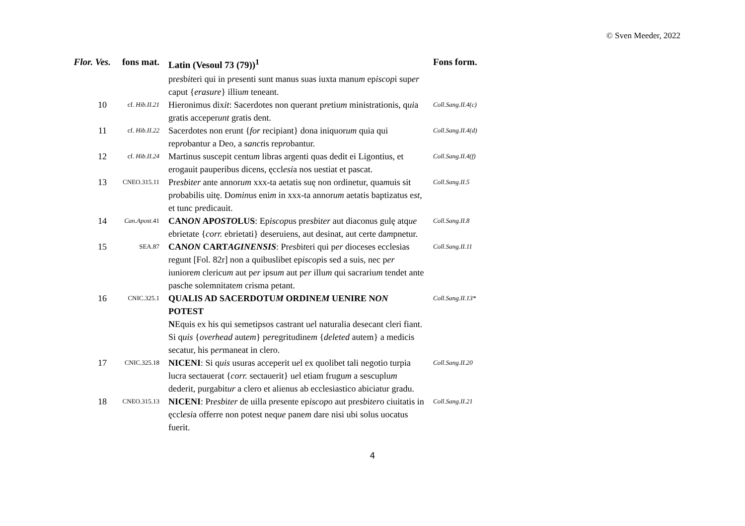© Sven Meeder, 2022
| Flor. Ves. | fons mat. | Latin (Vesoul 73 (79))<sup>1</sup> | Fons form. |
| --- | --- | --- | --- |
| | | pr es b it eri qui in p r esenti sunt manus suas iuxta manu m ep iscop i sup er caput { erasure } illiu m teneant. | |
| 10 | cf. Hib.II.21 | Hieronimus dix it : Sacerdotes non querant p re tiu m ministrationis, q ui a gratis acceper unt gratis dent. | Coll.Sang.II.4(c) |
| 11 | cf. Hib.II.22 | Sacerdotes non erunt { for recipiant} dona iniquor um quia qui rep ro bantur a Deo, a s anct is rep ro bantur. | Coll.Sang.II.4(d) |
| 12 | cf. Hib.II.24 | Martinus suscepit centu m libras argenti quas dedit ei Ligontius, et erogauit pauperibus dicens, ęccl esi a nos uestiat et pascat. | Coll.Sang.II.4(f) |
| 13 | CNEO.315.11 | Pr esb i ter ante annor um xxx-ta aetatis suę non ordinetur, qua m uis sit p ro babilis uitę. D omin us eni m in xxx-ta annor um aetatis baptizatus e st , et tunc p re dicauit. | Coll.Sang.II.5 |
| 14 | Can.Apost. 41 | CAN ON AP OSTO LUS : Ep iscop us pr esb i ter aut diaconus gulę atq ue ebrietate { corr. ebrietati} deseruiens, aut desinat, aut certe da m pnetur. | Coll.Sang.II.8 |
| 15 | SEA.87 | CAN ON CART AGINENSIS : Pr esb i t eri qui p er dioceses ecclesias regunt [Fol. 82r] non a quibuslibet ep iscop is sed a suis, nec p er iuniore m clericu m aut p er ipsu m aut p er illu m qui sacrariu m tendet ante pasche solemnitate m crisma petant. | Coll.Sang.II.11 |
| 16 | CNIC.325.1 | QUALIS AD SACERDOTU M ORDINE M UENIRE N ON POTEST N Equis ex his qui semetipsos castrant u e l naturalia desecant cleri fiant. Si q uis { overhead aut em } p er egritudine m { deleted autem} a medicis secatur, his p er maneat in clero. | Coll.Sang.II.13* |
| 17 | CNIC.325.18 | NICENI : Si q uis usuras acceperit u e l ex quolibet tali negotio turpia lucra sectauerat { corr. sectauerit} u e l etiam frugu m a sescuplu m dederit, purgabit ur a clero et alienus ab ecclesiastico abiciatur gradu. | Coll.Sang.II.20 |
| 18 | CNEO.315.13 | NICENI : Pr esb i ter de uilla p re sente ep iscop o aut pr esb i ter o ciuitatis in ęccl esi a offerre non potest neq ue pane m dare nisi ubi solus uocatus fuerit. | Coll.Sang.II.21 |
4